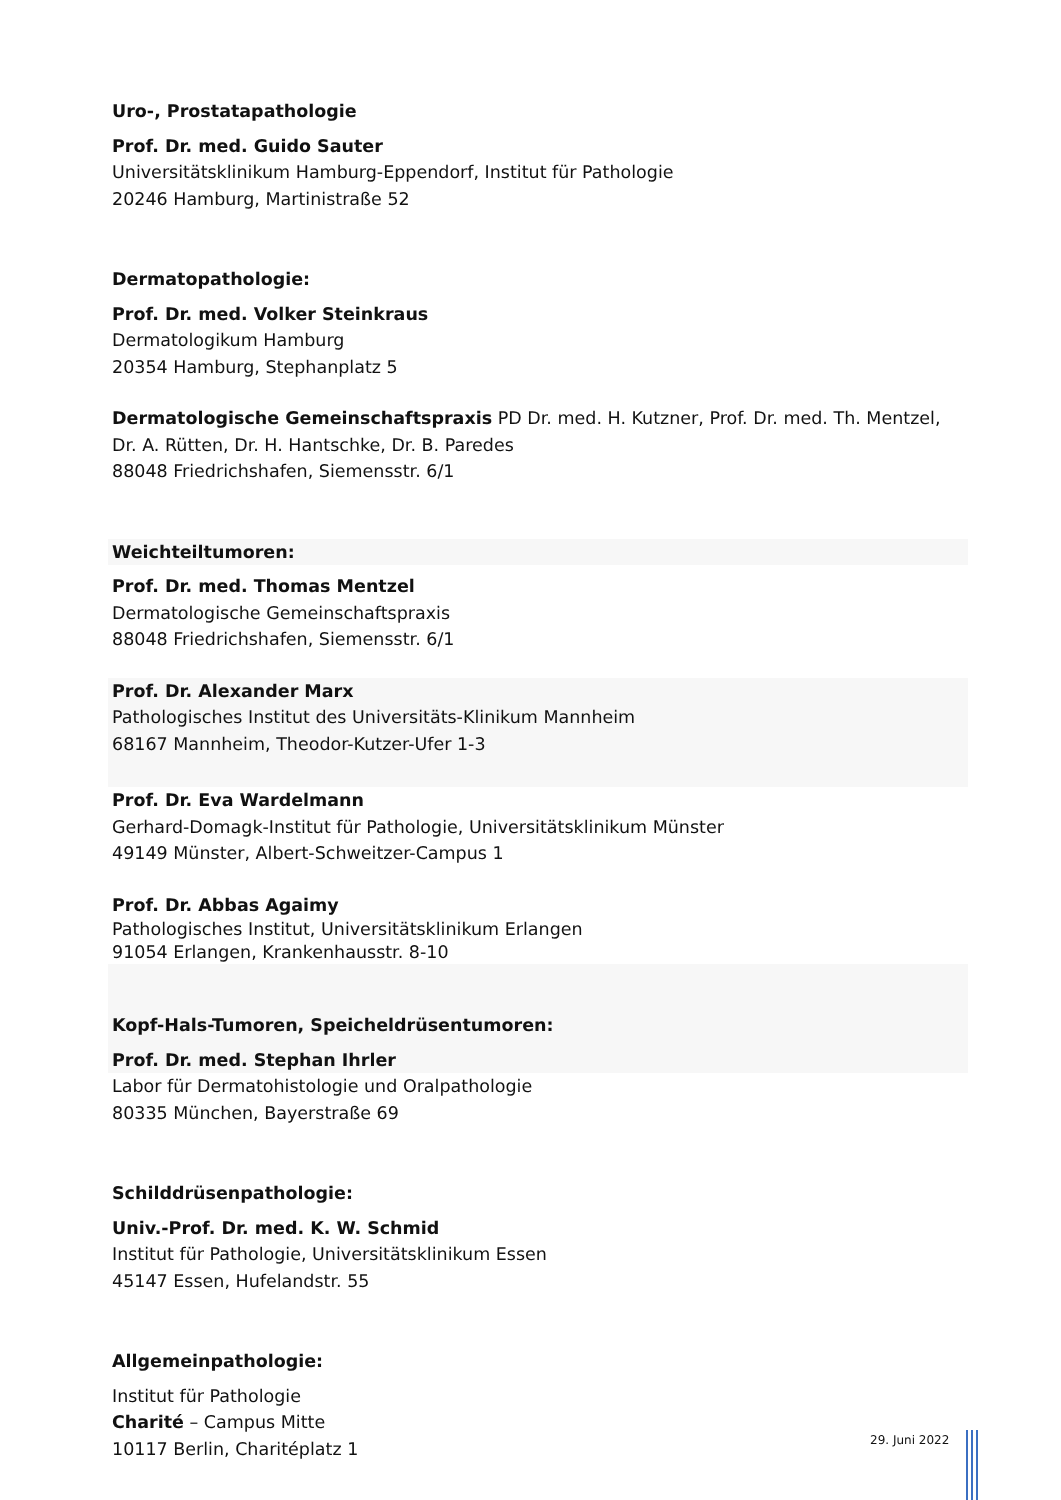Uro-, Prostatapathologie
Prof. Dr. med. Guido Sauter
Universitätsklinikum Hamburg-Eppendorf, Institut für Pathologie
20246 Hamburg, Martinistraße 52
Dermatopathologie:
Prof. Dr. med. Volker Steinkraus
Dermatologikum Hamburg
20354 Hamburg, Stephanplatz 5
Dermatologische Gemeinschaftspraxis PD Dr. med. H. Kutzner, Prof. Dr. med. Th. Mentzel,
Dr. A. Rütten, Dr. H. Hantschke, Dr. B. Paredes
88048 Friedrichshafen, Siemensstr. 6/1
Weichteiltumoren:
Prof. Dr. med. Thomas Mentzel
Dermatologische Gemeinschaftspraxis
88048 Friedrichshafen, Siemensstr. 6/1
Prof. Dr. Alexander Marx
Pathologisches Institut des Universitäts-Klinikum Mannheim
68167 Mannheim, Theodor-Kutzer-Ufer 1-3
Prof. Dr. Eva Wardelmann
Gerhard-Domagk-Institut für Pathologie, Universitätsklinikum Münster
49149 Münster, Albert-Schweitzer-Campus 1
Prof. Dr. Abbas Agaimy
Pathologisches Institut, Universitätsklinikum Erlangen
91054 Erlangen, Krankenhausstr. 8-10
Kopf-Hals-Tumoren, Speicheldrüsentumoren:
Prof. Dr. med. Stephan Ihrler
Labor für Dermatohistologie und Oralpathologie
80335 München, Bayerstraße 69
Schilddrüsenpathologie:
Univ.-Prof. Dr. med. K. W. Schmid
Institut für Pathologie, Universitätsklinikum Essen
45147 Essen, Hufelandstr. 55
Allgemeinpathologie:
Institut für Pathologie
Charité – Campus Mitte
10117 Berlin, Charitéplatz 1
29. Juni 2022